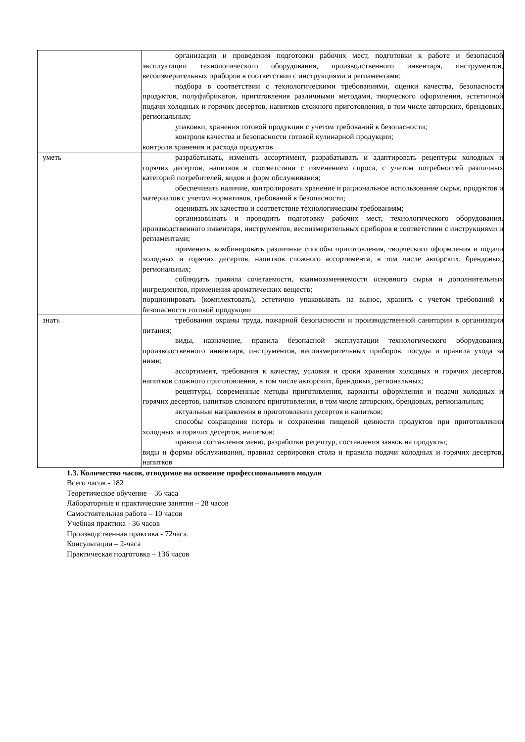| | организации и проведения подготовки рабочих мест, подготовки к работе и безопасной эксплуатации технологического оборудования, производственного инвентаря, инструментов, весоизмерительных приборов в соответствии с инструкциями и регламентами; подбора в соответствии с технологическими требованиями, оценки качества, безопасности продуктов, полуфабрикатов, приготовления различными методами, творческого оформления, эстетичной подачи холодных и горячих десертов, напитков сложного приготовления, в том числе авторских, брендовых, региональных; упаковки, хранения готовой продукции с учетом требований к безопасности; контроля качества и безопасности готовой кулинарной продукции; контроля хранения и расхода продуктов |
| уметь | разрабатывать, изменять ассортимент, разрабатывать и адаптировать рецептуры холодных и горячих десертов, напитков в соответствии с изменением спроса, с учетом потребностей различных категорий потребителей, видов и форм обслуживания; обеспечивать наличие, контролировать хранение и рациональное использование сырья, продуктов и материалов с учетом нормативов, требований к безопасности; оценивать их качество и соответствие технологическим требованиям; организовывать и проводить подготовку рабочих мест, технологического оборудования, производственного инвентаря, инструментов, весоизмерительных приборов в соответствии с инструкциями и регламентами; применять, комбинировать различные способы приготовления, творческого оформления и подачи холодных и горячих десертов, напитков сложного ассортимента, в том числе авторских, брендовых, региональных; соблюдать правила сочетаемости, взаимозаменяемости основного сырья и дополнительных ингредиентов, применения ароматических веществ; порционировать (комплектовать), эстетично упаковывать на вынос, хранить с учетом требований к безопасности готовой продукции |
| знать | требования охраны труда, пожарной безопасности и производственной санитарии в организации питания; виды, назначение, правила безопасной эксплуатации технологического оборудования, производственного инвентаря, инструментов, весоизмерительных приборов, посуды и правила ухода за ними; ассортимент, требования к качеству, условия и сроки хранения холодных и горячих десертов, напитков сложного приготовления, в том числе авторских, брендовых, региональных; рецептуры, современные методы приготовления, варианты оформления и подачи холодных и горячих десертов, напитков сложного приготовления, в том числе авторских, брендовых, региональных; актуальные направления в приготовлении десертов и напитков; способы сокращения потерь и сохранения пищевой ценности продуктов при приготовлении холодных и горячих десертов, напитков; правила составления меню, разработки рецептур, составления заявок на продукты; виды и формы обслуживания, правила сервировки стола и правила подачи холодных и горячих десертов, напитков |
1.3. Количество часов, отводимое на освоение профессионального модуля
Всего часов - 182
Теоретическое обучение – 36 часа
Лабораторные и практические занятия – 28 часов
Самостоятельная работа – 10 часов
Учебная практика - 36 часов
Производственная практика - 72часа.
Консультации – 2-часа
Практическая подготовка – 136 часов